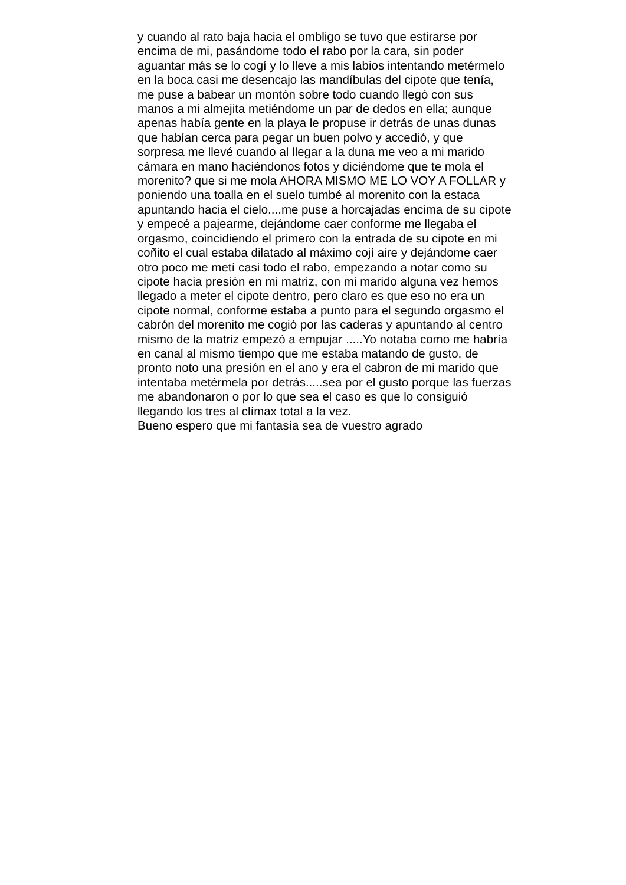y cuando al rato baja hacia el ombligo se tuvo que estirarse por
encima de mi, pasándome todo el rabo por la cara, sin poder
aguantar más se lo cogí y lo lleve a mis labios intentando metérmelo
en la boca casi me desencajo las mandíbulas del cipote que tenía,
me puse a babear un montón sobre todo cuando llegó con sus
manos a mi almejita metiéndome un par de dedos en ella; aunque
apenas había gente en la playa le propuse ir detrás de unas dunas
que habían cerca para pegar un buen polvo y accedió, y que
sorpresa me llevé cuando al llegar a la duna me veo a mi marido
cámara en mano haciéndonos fotos y diciéndome que te mola el
morenito? que si me mola AHORA MISMO ME LO VOY A FOLLAR y
poniendo una toalla en el suelo tumbé al morenito con la estaca
apuntando hacia el cielo....me puse a horcajadas encima de su cipote
y empecé a pajearme, dejándome caer conforme me llegaba el
orgasmo, coincidiendo el primero con la entrada de su cipote en mi
coñito el cual estaba dilatado al máximo cojí aire y dejándome caer
otro poco me metí casi todo el rabo, empezando a notar como su
cipote hacia presión en mi matriz, con mi marido alguna vez hemos
llegado a meter el cipote dentro, pero claro es que eso no era un
cipote normal, conforme estaba a punto para el segundo orgasmo el
cabrón del morenito me cogió por las caderas y apuntando al centro
mismo de la matriz empezó a empujar .....Yo notaba como me habría
en canal al mismo tiempo que me estaba matando de gusto, de
pronto noto una presión en el ano y era el cabron de mi marido que
intentaba metérmela por detrás.....sea por el gusto porque las fuerzas
me abandonaron o por lo que sea el caso es que lo consiguió
llegando los tres al clímax total a la vez.
Bueno espero que mi fantasía sea de vuestro agrado